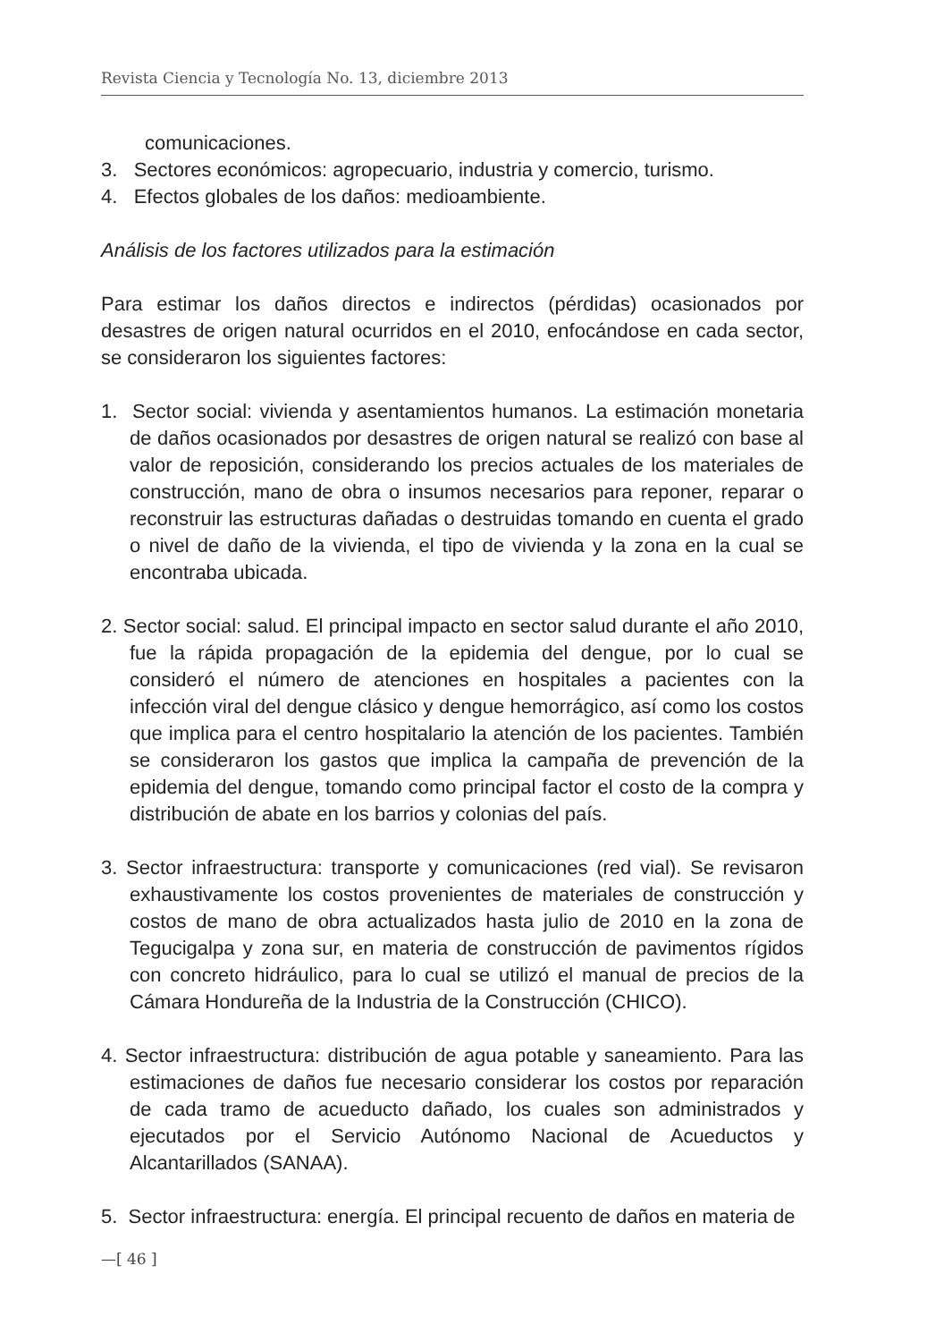Revista Ciencia y Tecnología No. 13, diciembre 2013
comunicaciones.
3. Sectores económicos: agropecuario, industria y comercio, turismo.
4. Efectos globales de los daños: medioambiente.
Análisis de los factores utilizados para la estimación
Para estimar los daños directos e indirectos (pérdidas) ocasionados por desastres de origen natural ocurridos en el 2010, enfocándose en cada sector, se consideraron los siguientes factores:
1. Sector social: vivienda y asentamientos humanos. La estimación monetaria de daños ocasionados por desastres de origen natural se realizó con base al valor de reposición, considerando los precios actuales de los materiales de construcción, mano de obra o insumos necesarios para reponer, reparar o reconstruir las estructuras dañadas o destruidas tomando en cuenta el grado o nivel de daño de la vivienda, el tipo de vivienda y la zona en la cual se encontraba ubicada.
2. Sector social: salud. El principal impacto en sector salud durante el año 2010, fue la rápida propagación de la epidemia del dengue, por lo cual se consideró el número de atenciones en hospitales a pacientes con la infección viral del dengue clásico y dengue hemorrágico, así como los costos que implica para el centro hospitalario la atención de los pacientes. También se consideraron los gastos que implica la campaña de prevención de la epidemia del dengue, tomando como principal factor el costo de la compra y distribución de abate en los barrios y colonias del país.
3. Sector infraestructura: transporte y comunicaciones (red vial). Se revisaron exhaustivamente los costos provenientes de materiales de construcción y costos de mano de obra actualizados hasta julio de 2010 en la zona de Tegucigalpa y zona sur, en materia de construcción de pavimentos rígidos con concreto hidráulico, para lo cual se utilizó el manual de precios de la Cámara Hondureña de la Industria de la Construcción (CHICO).
4. Sector infraestructura: distribución de agua potable y saneamiento. Para las estimaciones de daños fue necesario considerar los costos por reparación de cada tramo de acueducto dañado, los cuales son administrados y ejecutados por el Servicio Autónomo Nacional de Acueductos y Alcantarillados (SANAA).
5. Sector infraestructura: energía. El principal recuento de daños en materia de
—[ 46 ]